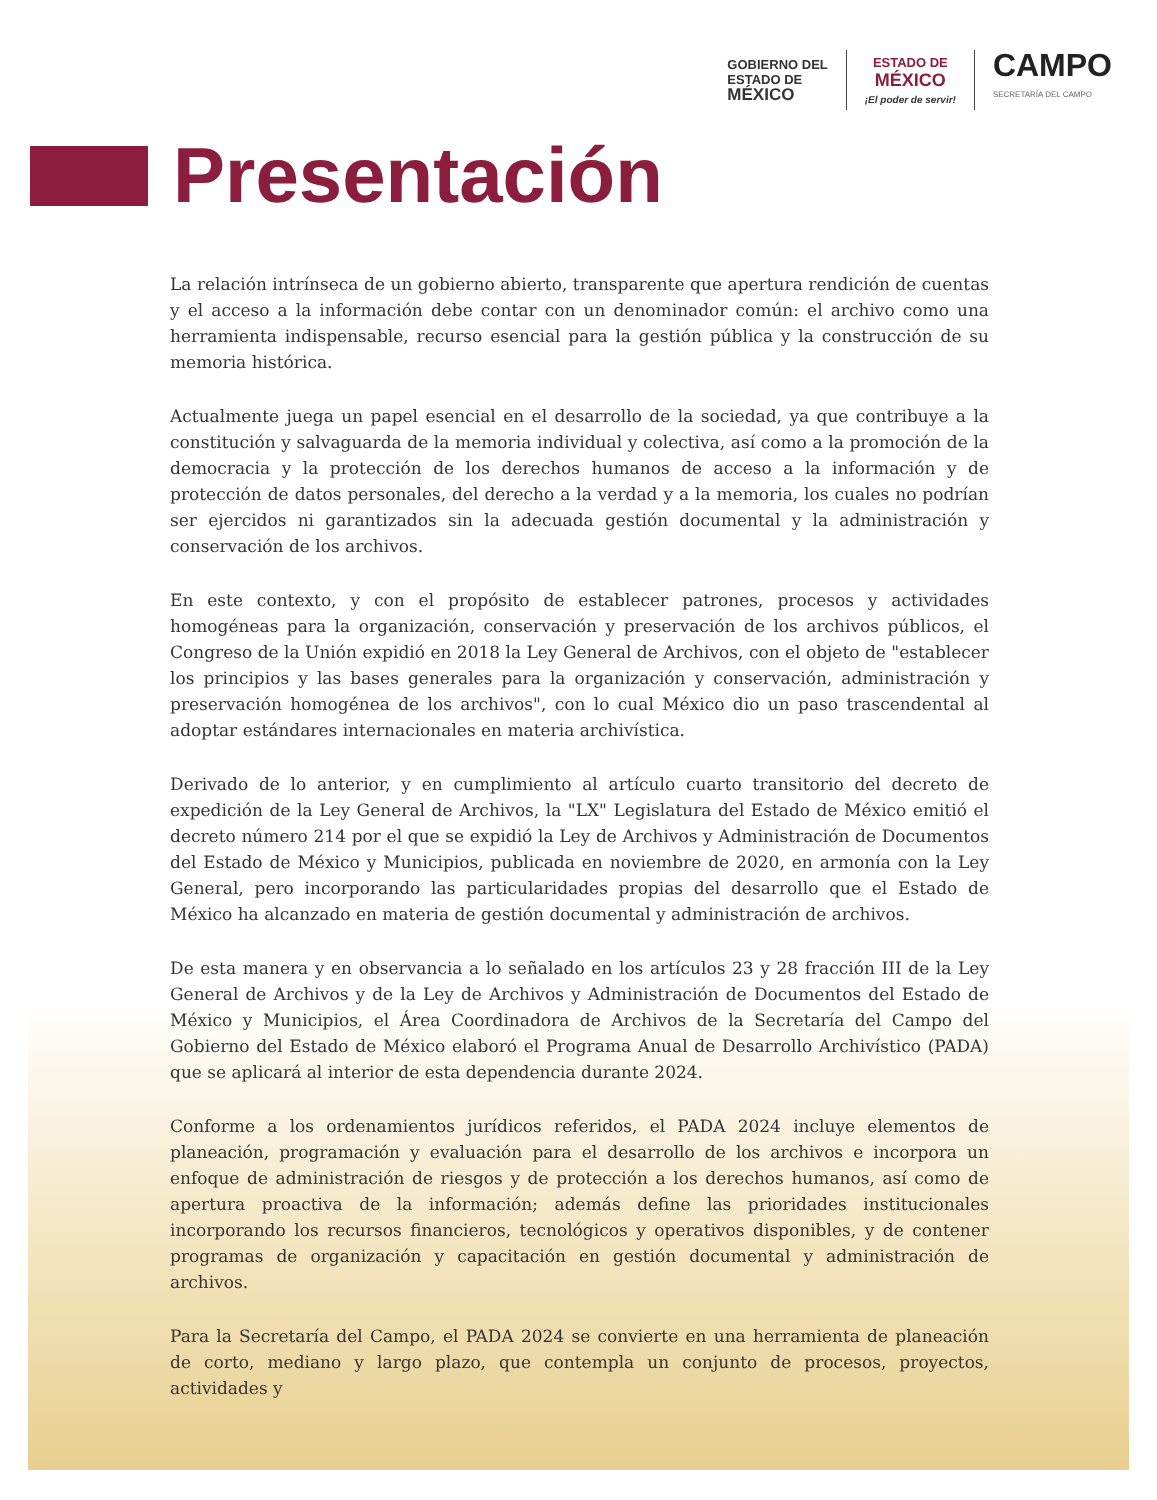GOBIERNO DEL
ESTADO DE
MÉXICO
ESTADO DE
MÉXICO
¡El poder de servir!
CAMPO
SECRETARÍA DEL CAMPO
Presentación
La relación intrínseca de un gobierno abierto, transparente que apertura rendición de cuentas y el acceso a la información debe contar con un denominador común: el archivo como una herramienta indispensable, recurso esencial para la gestión pública y la construcción de su memoria histórica.
Actualmente juega un papel esencial en el desarrollo de la sociedad, ya que contribuye a la constitución y salvaguarda de la memoria individual y colectiva, así como a la promoción de la democracia y la protección de los derechos humanos de acceso a la información y de protección de datos personales, del derecho a la verdad y a la memoria, los cuales no podrían ser ejercidos ni garantizados sin la adecuada gestión documental y la administración y conservación de los archivos.
En este contexto, y con el propósito de establecer patrones, procesos y actividades homogéneas para la organización, conservación y preservación de los archivos públicos, el Congreso de la Unión expidió en 2018 la Ley General de Archivos, con el objeto de "establecer los principios y las bases generales para la organización y conservación, administración y preservación homogénea de los archivos", con lo cual México dio un paso trascendental al adoptar estándares internacionales en materia archivística.
Derivado de lo anterior, y en cumplimiento al artículo cuarto transitorio del decreto de expedición de la Ley General de Archivos, la "LX" Legislatura del Estado de México emitió el decreto número 214 por el que se expidió la Ley de Archivos y Administración de Documentos del Estado de México y Municipios, publicada en noviembre de 2020, en armonía con la Ley General, pero incorporando las particularidades propias del desarrollo que el Estado de México ha alcanzado en materia de gestión documental y administración de archivos.
De esta manera y en observancia a lo señalado en los artículos 23 y 28 fracción III de la Ley General de Archivos y de la Ley de Archivos y Administración de Documentos del Estado de México y Municipios, el Área Coordinadora de Archivos de la Secretaría del Campo del Gobierno del Estado de México elaboró el Programa Anual de Desarrollo Archivístico (PADA) que se aplicará al interior de esta dependencia durante 2024.
Conforme a los ordenamientos jurídicos referidos, el PADA 2024 incluye elementos de planeación, programación y evaluación para el desarrollo de los archivos e incorpora un enfoque de administración de riesgos y de protección a los derechos humanos, así como de apertura proactiva de la información; además define las prioridades institucionales incorporando los recursos financieros, tecnológicos y operativos disponibles, y de contener programas de organización y capacitación en gestión documental y administración de archivos.
Para la Secretaría del Campo, el PADA 2024 se convierte en una herramienta de planeación de corto, mediano y largo plazo, que contempla un conjunto de procesos, proyectos, actividades y